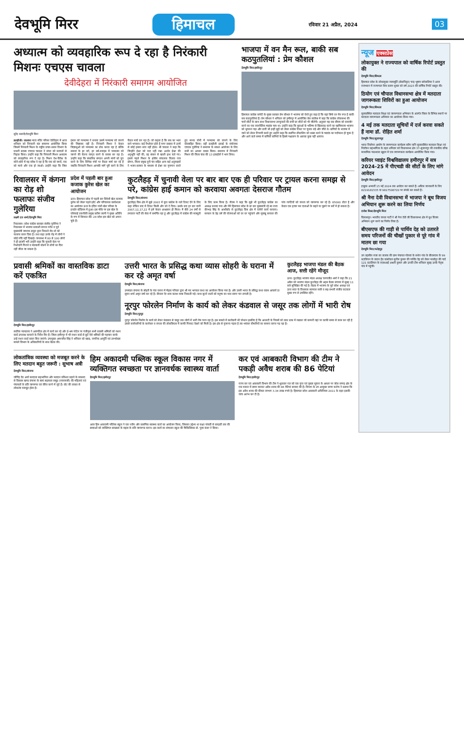देवभूमि मिरर हिमाचल
रविवार 21 अप्रैल, 2024
03
अध्यात्म को व्यवहारिक रूप दे रहा है निरंकारी मिशनः एचएस चावला
देवीदेहरा में निरंकारी समागम आयोजित
सुरेंद्र भवानी/देवभूमि मिरर
डलहौजी। जालापा माता मंदिर परिसर देवीदेहरा में आज शनिवार को निरंकारी संत समागम आयोजित किया जिसमें निरंकारी मिशन के राष्ट्रीय प्रचार-प्रसार विभाग के प्रभारी सदस्य एचएस चावला ने संगत को प्रवचनों से निहाल किया। उन्होंने कहा कि निरंकारी मिशन अध्यात्म को व्यवहारिक रूप दे रहा है। मिशन देश-विदेश के कोने-कोने में यह संदेश दे रहा है कि एक को जानों, एक को मानो और एक हो जाओ। उन्होंने कहा कि जिस इंसान को परमात्मा ने बनाया उसमें परमात्मा को जानने की जिज्ञासा नहीं है। निरंकारी मिशन ने केवल जिज्ञासुओं को परमात्मा का बोध करवा रहा है बल्कि समाज के हर वर्ग, हर धर्म-मजहब में परमात्मा को जानने की चेतना जागृत करने के प्रयास सर रहा है। उन्होंने कहा कि संसारिक संगठन अपनी मांगों को पूरा करने के लिए विभिन्न मंचों पर कैंडल मार्च कर रहे हैं जबकि निरंकारी मिशन आपकी मांगें पूरी करने के लिए कैंडल मार्च कर रहा है। जो कहता है कि सब का भला करो भगवान। कई रिश्तेदार होते हैं मगर वास्तव में उनमें से कोई हमारा सगा नहीं होता। श्री चावला ने कहा कि जिन्होंने ईश्वर को याद नहीं रखा अर्थात ईश्वर की अनुभूति नहीं की, वह संसार से खाली हाथ चले गए। इससे पहले मिशन के क्षेत्रीय संचालक तिलक राज डोगरा, जिला प्रमुख दुनी चंद सहित अन्य कई अनुयाइयों ने भजन-प्रवचन के माध्यम से ईश्वर का गुणगान करते हुए मानव योनी में परमात्मा को जानने के लिए प्रोत्साहित किया। वहीं डलहौजी इकाई के संयोजक एचएस गुलेरिया ने समागम के सफल आयोजन के लिए सभी का आभार व्यक्त किया। समागम में निरंकारी मिशन की जिला चंबा की 13 इकाईयों ने भाग लिया।
भाजपा में वन मैन रूल, बाकी सब कठपुतलियां : प्रेम कौशल
देवभूमि मिरर/हमीरपुर
हिमाचल कांग्रेस कमेटी के मुख्य प्रवक्ता प्रेम कौशल ने भाजपा को घेरते हुए कहा है कि यहां सिर्फ वन मैन रूल है बाकी सब कठपुतलियां हैं। प्रेम कौशल ने शनिवार को हमीरपुर में आयोजित प्रेस कांफ्रेंस में कहा कि कांग्रेस लोकसभा की चारों सीटों के साथ साथ विधानसभा उपचुनावों की सभी छः सीटों को भी जीतेगी। अनुसार यह सब सीएम को कमजोर करने का एक राजनीतिक षड्यंत्र मात्र था। उन्होंने कहा कि युवाओं के भविष्य से खिलवाड़ करने का खामियाजा भाजपा को भुगतना पड़ा और बागी भी इन्हीं मुद्दों को लेकर कांग्रेस टिकट पर चुनाव लड़े और जीते थे। बागियों के भाजपा में जाने को लेकर टिप्पणी करते हुए उन्होंने कहा कि स्थापित लीडरशिप को ध्वस्त करने के षड्यंत्र का पर्दाफाश हो चुका है और आने वाले समय में बागियों बागियों के हिस्से पश्चाताप के अलावा कुछ नहीं आएगा।
रिवालसर में कंगना का रोड़ शो फलाफः संजीव गुलेरिया
लक्ष्मी दत्त शर्मा/देवभूमि मिरर
रिवालसर। प्रदेश कांग्रेस प्रवक्ता संजीव गुलेरिया ने रिवालसर में भाजपा प्रत्याशी कंगना रनौत व पूर्व मुख्यमंत्री जयराम ठाकुर द्वारा निकाले रोड शो को फलाफ करार दिया है। तथा कहा उनके रोड़ में लोगों ने कोई रुचि नहीं दिखाई। जनसभा में 80 से 100 लोगों ने ही हाजरी भरी उन्होंने कहा कि चुनावी बेला पर रिश्तेदारी गिनाने व मंडयाली बोलने से लोगों का दिल नहीं जीता जा सकता है।
प्रदेश में पहली बार हुआ कजाक कुरेस खेल का आयोजन
ऊना। हिमाचल प्रदेश में पहली बार विदेशी खेल कजाक कुरेस को लेकर पहले इवेंट और परिचायक कार्यशाला का आयोजन ऊना के इंदिरा गांधी खेल परिसर के इनडोर स्टेडियम में हुआ। इस मौके पर इस खेल के एशियाई तकनीकी प्रमुख प्रवीण त्यागी ने मुख्य अतिथि के रूप में शिरकत की। 24 प्रदेश इस खेल को अपना चुके हैं।
कुटलैहड़ में चुनावी वेला पर बार बार एक ही परिवार पर ट्रायल करना समझ से परे, कांग्रेस हाई कमान को करवाया अवगतः देसराज गौतम
देवभूमि मिरर/बंगाणा
कुटलैहड़ विस क्षेत्र में मुझे 2003 में युवा कांग्रेस के नाते टिकट देने के लिए कहा लेकिन बाद में टिकट किसी और को दे दिया। उसके बाद हर बार यानी 2007,12,17,22 में हमें केवल आश्वासन ही मिला। मैं बीते 24 वर्षों से लगातार पार्टी की सेवा में समर्पित रहा हूं और कुटलैहड़ में कांग्रेस की मजबूती के लिए काम किया है। गौतम ने कहा कि मुझे भी कुटलैहड़ कांग्रेस का अध्यक्ष बनाया गया और मैंने हिमाचल प्रदेश के छः बार मुख्यमंत्री रहे स्व राजा वीरभद्र सिंह के आशीर्वाद से कुटलैहड़ विस क्षेत्र में दर्जनों कार्य करवाए। सरकार के डेढ़ वर्ष की योजनाओं को घर घर पहुंचाने और सुक्खू सरकार की पांच गारंटियों को जनता को जागरूक कर रहे हैं। 85000 वोटर है और केवल एक हजार मत दाताओं के कहने या पूछने पर सर्वे में हो सकता है।
प्रवासी श्रमिकों का वास्तविक डाटा करें एकत्रित
देवभूमि मिरर/हमीरपुर
सर्वोच्च न्यायालय ने असंगठित क्षेत्र में कार्य कर रहे और ई-श्रम पोर्टल पर पंजीकृत सभी प्रवासी श्रमिकों को राशन कार्ड उपलब्ध करवाने के निर्देश दिए हैं। जिला हमीरपुर में भी राशन कार्ड से छूटे ऐसे श्रमिकों की पहचान करके उन्हें राशन कार्ड प्रदान किए जाएंगे। उपायुक्त अमरजीत सिंह ने शनिवार को खाद्य, नागरिक आपूर्ति एवं उपभोक्ता मामले विभाग के अधिकारियों के साथ बैठक की।
उत्तरी भारत के प्रसिद्ध कथा व्यास सोहरी के घराना में कर रहे अमृत वर्षा
देवभूमि मिरर/बंगाणा
उपमंडल बंगाणा के सोहरी के गांव घराना में मैहता परिवार द्वारा श्री मद भागवत कथा का आयोजन किया गया है। और उत्तरी भारत के प्रसिद्ध कथा व्यास आचार्य डा सुमन शर्मा अमृत वर्षा कर रहे हैं। वीरवार देर शाम कलश यात्रा निकाली गई। कथा सुनने वालों को मनुष्य का भाव सागर पार लगाती है।
कुटलैहड़ भाजपा मंडल की बैठक आज, सत्ती रहेंगे मौजूद
ऊना। कुटलैहड़ भाजपा मंडल अध्यक्ष चरणजीत शर्मा ने कहा कि 21 अप्रैल को भाजपा मंडल कुटलैहड़ की अहम बैठक बंगाणा में सुबह 11 बजे सुनिश्चित की गई है। बैठक में भाजपा के पूर्व प्रदेश अध्यक्ष एवं ऊना सदर के विधायक सतपाल सत्ती व सह-प्रभारी संजीव कटवाल मुख्य रूप से उपस्थित रहेंगे।
नूरपुर फोरलेन निर्माण के कार्य को लेकर कंडवाल से जसूर तक लोगों में भारी रोष
देवभूमि मिरर/नूरपुर
नूरपुर फोरलेन निर्माण के कार्य को लेकर कंडवाल से जसूर तक लोगों में भारी रोष पनप रहा है। इस मामले में कारोबारी भी परेशान इसलिए है कि आथरटी के नियमों को ताक धाक में रखकर जो कम्पनी यहां पर काफी समय से काम कर रही है उससे कारोबारियों के कारोबार व जनता की लोकप्रियता में काफी गिरावट देखने को मिली है। इस क्षेत्र से गुजरना पड़ता है तब भयंकर बीमारियों का सामना करना पड़ रहा है।
लोकतांत्रिक व्यवस्था को मजबूत करने के लिए मतदान बहुत जरूरी : सुभाष अत्री
देवभूमि मिरर/बंगाणा
जोगिंद्र देव आर्य मतदाता सहभागिता और मतदान प्रतिशत बढ़ाने के मकसद से विकास खण्ड बंगाणा के स्वयं सहायता समूह (एचएचजी) की महिलाएं एवं पंचायतों के प्रति जागरूक एवं प्रेरित करने में जुटे हैं। वोट की ताकत से लोकतंत्र मजबूत होता है।
हिम अकादमी पब्लिक स्कूल विकास नगर में व्यक्तिगत स्वच्छता पर ज्ञानवर्धक स्वास्थ्य वार्ता
देवभूमि मिरर/हमीरपुर
आज हिम अकादमी पब्लिक स्कूल ने एक नवीन और प्रासंगिक स्वास्थ्य वार्ता का आयोजन किया, जिसका उद्देश्य था कक्षा पांचवीं से बारहवीं तक की छात्राओं को व्यक्तिगत स्वच्छता के महत्व के प्रति जागरूक करना। इस वार्ता का संचालन स्कूल की चिकित्सिका डॉ. पूजा कंवर ने किया।
कर एवं आबकारी विभाग की टीम ने पकड़ी अवैध शराब की 86 पेटियां
देवभूमि मिरर/हमीरपुर
राज्य कर एवं आबकारी विभाग की टीम ने शुक्रवार रात को एक गुप्त एवं पुख्ता सूचना के आधार पर जोल सप्पड़ क्षेत्र के एक मकान में छापा मारकर अवैध शराब की 86 पेटियां बरामद की हैं। विभाग के उप आयुक्त वरुण कटोच ने बताया कि इस अवैध शराब की कीमत लगभग 3.34 लाख रुपये है। हिमाचल प्रदेश आबकारी अधिनियम 2011 के तहत इसकी जांच आरंभ कर दी है।
न्यूज एक्सप्रेस
लोकायुक्त ने राज्यपाल को वार्षिक रिपोर्ट प्रस्तुत की
देवभूमि मिरर/शिमला
हिमाचल प्रदेश के लोकायुक्त न्यायमूर्ति (सेवानिवृत) चन्द्र भूषण बरोवालिया ने आज राजभवन में राज्यपाल शिव प्रताप शुक्ल को वर्ष 2023 की वार्षिक रिपोर्ट प्रस्तुत की।
ठियोग एवं चौपाल विधानसभा क्षेत्र में मतदाता जागरूकता शिविरों का हुआ आयोजन
देवभूमि मिरर/शिमला
सुव्यवस्थित मतदाता शिक्षा एवं जागरूकता अभियान के अंतर्गत जिला के विभिन्न स्थानों पर मतदाता जागरूकता अभियान का आयोजन किया गया।
4 मई तक मतदाता सूचियों में दर्ज करवा सकते हैं नामः डॉ. रोहित शर्मा
देवभूमि मिरर/सुजानपुर
भारत निर्वाचन आयोग के जागरूकता कार्यक्रम स्वीप यानि सुव्यवस्थित मतदाता शिक्षा एवं निर्वाचन सहभागिता के तहत शनिवार को विधानसभा क्षेत्र 37-सुजानपुर की राजकीय वरिष्ठ माध्यमिक पाठशाला खुहरा में एक जागरूकता कार्यक्रम आयोजित किया गया।
करियर प्वाइंट विश्वविद्यालय हमीरपुर में सत्र 2024-25 में पीएचडी की सीटों के लिए मांगे आवेदन
देवभूमि मिरर/हमीरपुर
इच्छुक अभ्यर्थी 15 मई 2024 तक आवेदन कर सकते हैं। अधिक जानकारी के लिए 8219181535 या 9817508720 पर संपर्क कर सकते हैं।
श्री नैना देवी विधानसभा में भाजपा ने बूथ विजय अभियान शुरू करने का लिया निर्णय
राजेश मिश्रा/देवभूमि मिरर
बिलासपुर। भारतीय जनता पार्टी ने श्री नैना देवी जी विधानसभा क्षेत्र में बूथ विजय अभियान शुरू करने का निर्णय लिया है।
बीएसएफ की गाड़ी से पार्थिव देह को उतारते समय परिजनों की चीखों पुकार से पूरे गांव में मातम छा गया
देवभूमि मिरर/फतेहपुर
उप तहसील राजा का तालाब की ग्राम पंचायत गोलवां के सथेरा गांव के बीएसएफ के 99 बटालियन के जवान हैड कांस्टेबल सुनील कुमार की पार्थिव देह को लेकर माधोपुर की गार्ड 121 बटालियन के एएसआई अश्वनी कुमार और उनकी टीम शनिवार सुबह उनके पैतृक गांव में पहुंची।